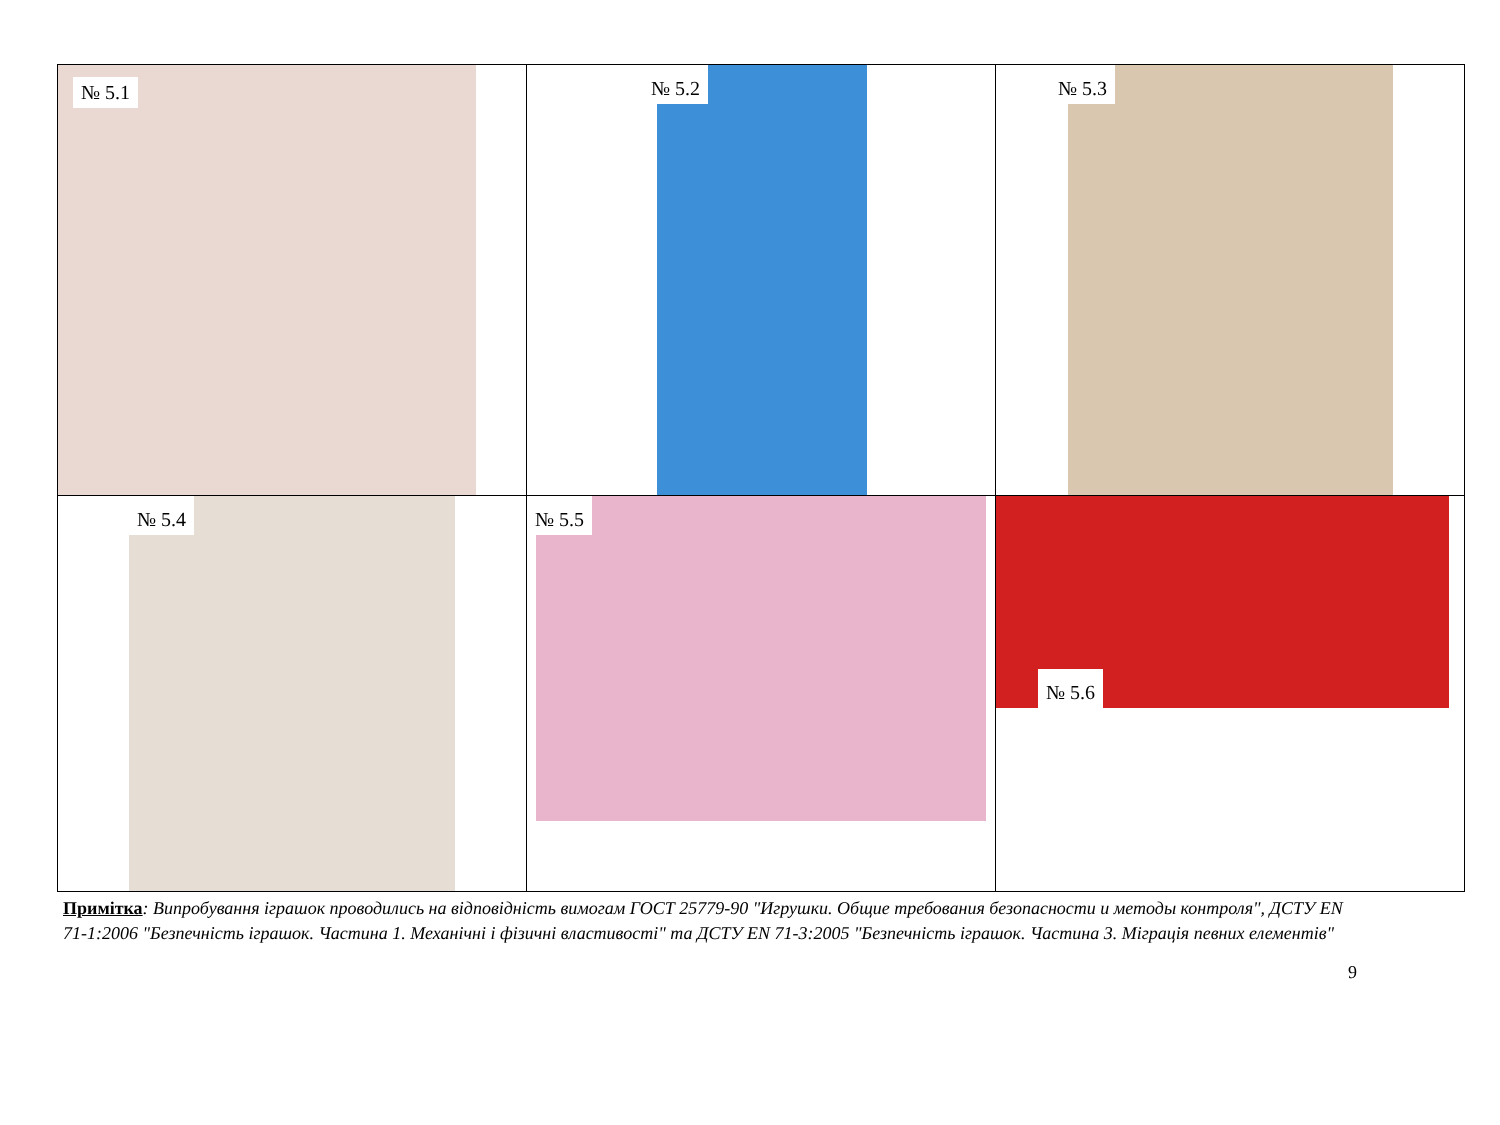| № 5.1 | № 5.2 | № 5.3 |
| № 5.4 | № 5.5 | № 5.6 |
Примітка: Випробування іграшок проводились на відповідність вимогам ГОСТ 25779-90 "Игрушки. Общие требования безопасности и методы контроля", ДСТУ EN 71-1:2006 "Безпечність іграшок. Частина 1. Механічні і фізичні властивості" та ДСТУ EN 71-3:2005 "Безпечність іграшок. Частина 3. Міграція певних елементів"
9